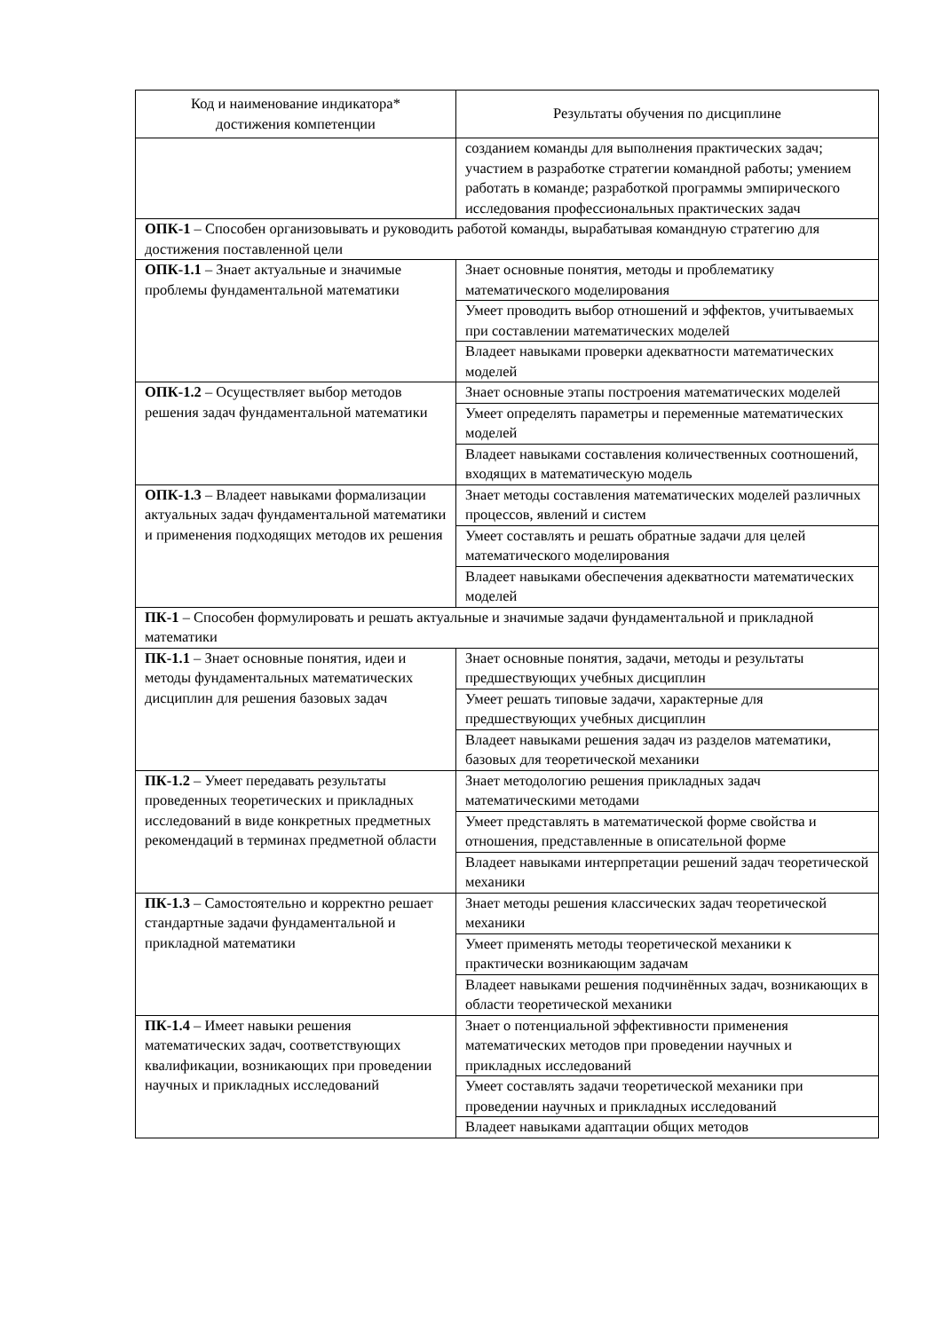| Код и наименование индикатора* достижения компетенции | Результаты обучения по дисциплине |
| --- | --- |
| | созданием команды для выполнения практических задач; участием в разработке стратегии командной работы; умением работать в команде; разработкой программы эмпирического исследования профессиональных практических задач |
| ОПК-1 – Способен организовывать и руководить работой команды, вырабатывая командную стратегию для достижения поставленной цели | |
| ОПК-1.1 – Знает актуальные и значимые проблемы фундаментальной математики | Знает основные понятия, методы и проблематику математического моделирования |
| | Умеет проводить выбор отношений и эффектов, учитываемых при составлении математических моделей |
| | Владеет навыками проверки адекватности математических моделей |
| ОПК-1.2 – Осуществляет выбор методов решения задач фундаментальной математики | Знает основные этапы построения математических моделей |
| | Умеет определять параметры и переменные математических моделей |
| | Владеет навыками составления количественных соотношений, входящих в математическую модель |
| ОПК-1.3 – Владеет навыками формализации актуальных задач фундаментальной математики и применения подходящих методов их решения | Знает методы составления математических моделей различных процессов, явлений и систем |
| | Умеет составлять и решать обратные задачи для целей математического моделирования |
| | Владеет навыками обеспечения адекватности математических моделей |
| ПК-1 – Способен формулировать и решать актуальные и значимые задачи фундаментальной и прикладной математики | |
| ПК-1.1 – Знает основные понятия, идеи и методы фундаментальных математических дисциплин для решения базовых задач | Знает основные понятия, задачи, методы и результаты предшествующих учебных дисциплин |
| | Умеет решать типовые задачи, характерные для предшествующих учебных дисциплин |
| | Владеет навыками решения задач из разделов математики, базовых для теоретической механики |
| ПК-1.2 – Умеет передавать результаты проведенных теоретических и прикладных исследований в виде конкретных предметных рекомендаций в терминах предметной области | Знает методологию решения прикладных задач математическими методами |
| | Умеет представлять в математической форме свойства и отношения, представленные в описательной форме |
| | Владеет навыками интерпретации решений задач теоретической механики |
| ПК-1.3 – Самостоятельно и корректно решает стандартные задачи фундаментальной и прикладной математики | Знает методы решения классических задач теоретической механики |
| | Умеет применять методы теоретической механики к практически возникающим задачам |
| | Владеет навыками решения подчинённых задач, возникающих в области теоретической механики |
| ПК-1.4 – Имеет навыки решения математических задач, соответствующих квалификации, возникающих при проведении научных и прикладных исследований | Знает о потенциальной эффективности применения математических методов при проведении научных и прикладных исследований |
| | Умеет составлять задачи теоретической механики при проведении научных и прикладных исследований |
| | Владеет навыками адаптации общих методов |